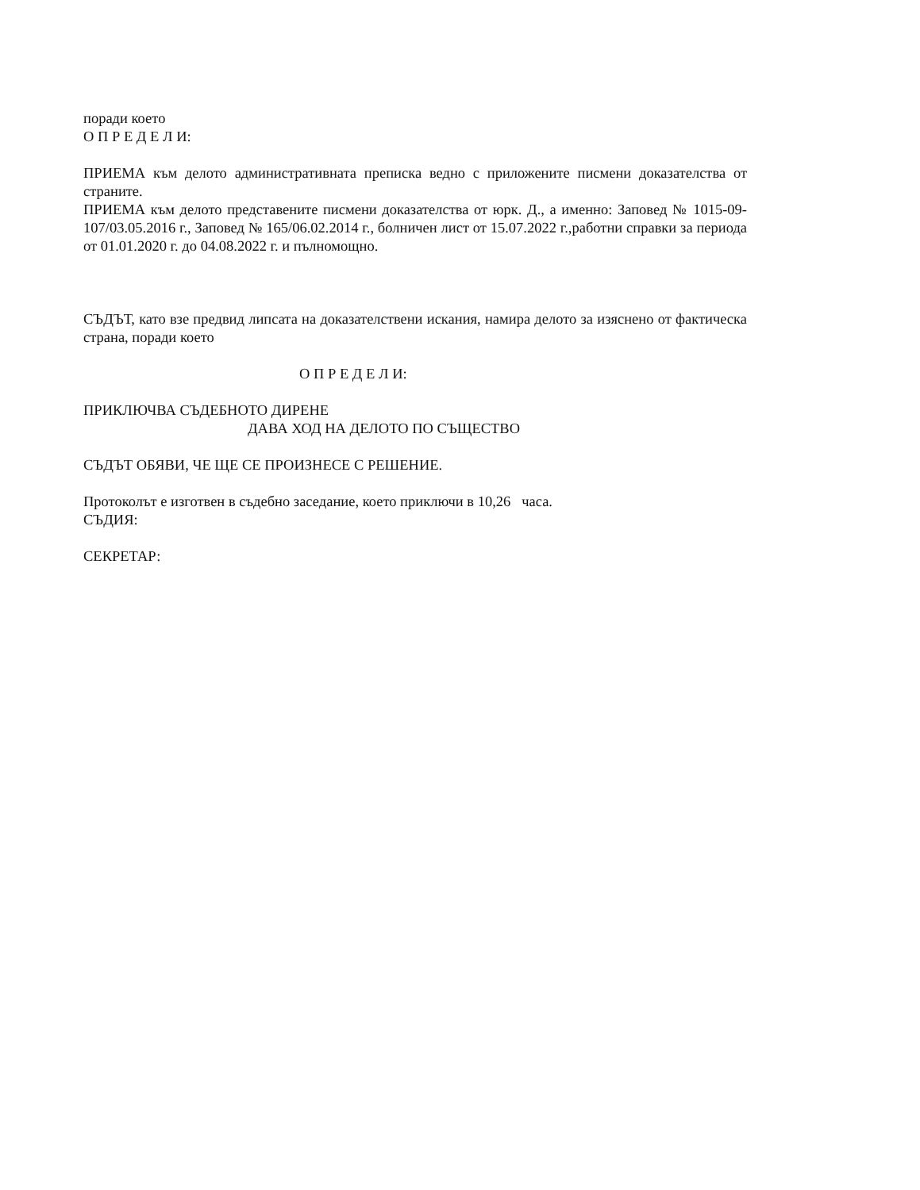поради което
О П Р Е Д Е Л И:
ПРИЕМА към делото административната преписка ведно с приложените писмени доказателства от страните.
ПРИЕМА към делото представените писмени доказателства от юрк. Д., а именно: Заповед № 1015-09-107/03.05.2016 г., Заповед № 165/06.02.2014 г., болничен лист от 15.07.2022 г.,работни справки за периода от 01.01.2020 г. до 04.08.2022 г. и пълномощно.
СЪДЪТ, като взе предвид липсата на доказателствени искания, намира делото за изяснено от фактическа страна, поради което
О П Р Е Д Е Л И:
ПРИКЛЮЧВА СЪДЕБНОТО ДИРЕНЕ
ДАВА ХОД НА ДЕЛОТО ПО СЪЩЕСТВО
СЪДЪТ ОБЯВИ, ЧЕ ЩЕ СЕ ПРОИЗНЕСЕ С РЕШЕНИЕ.
Протоколът е изготвен в съдебно заседание, което приключи в 10,26 часа.
СЪДИЯ:
СЕКРЕТАР: